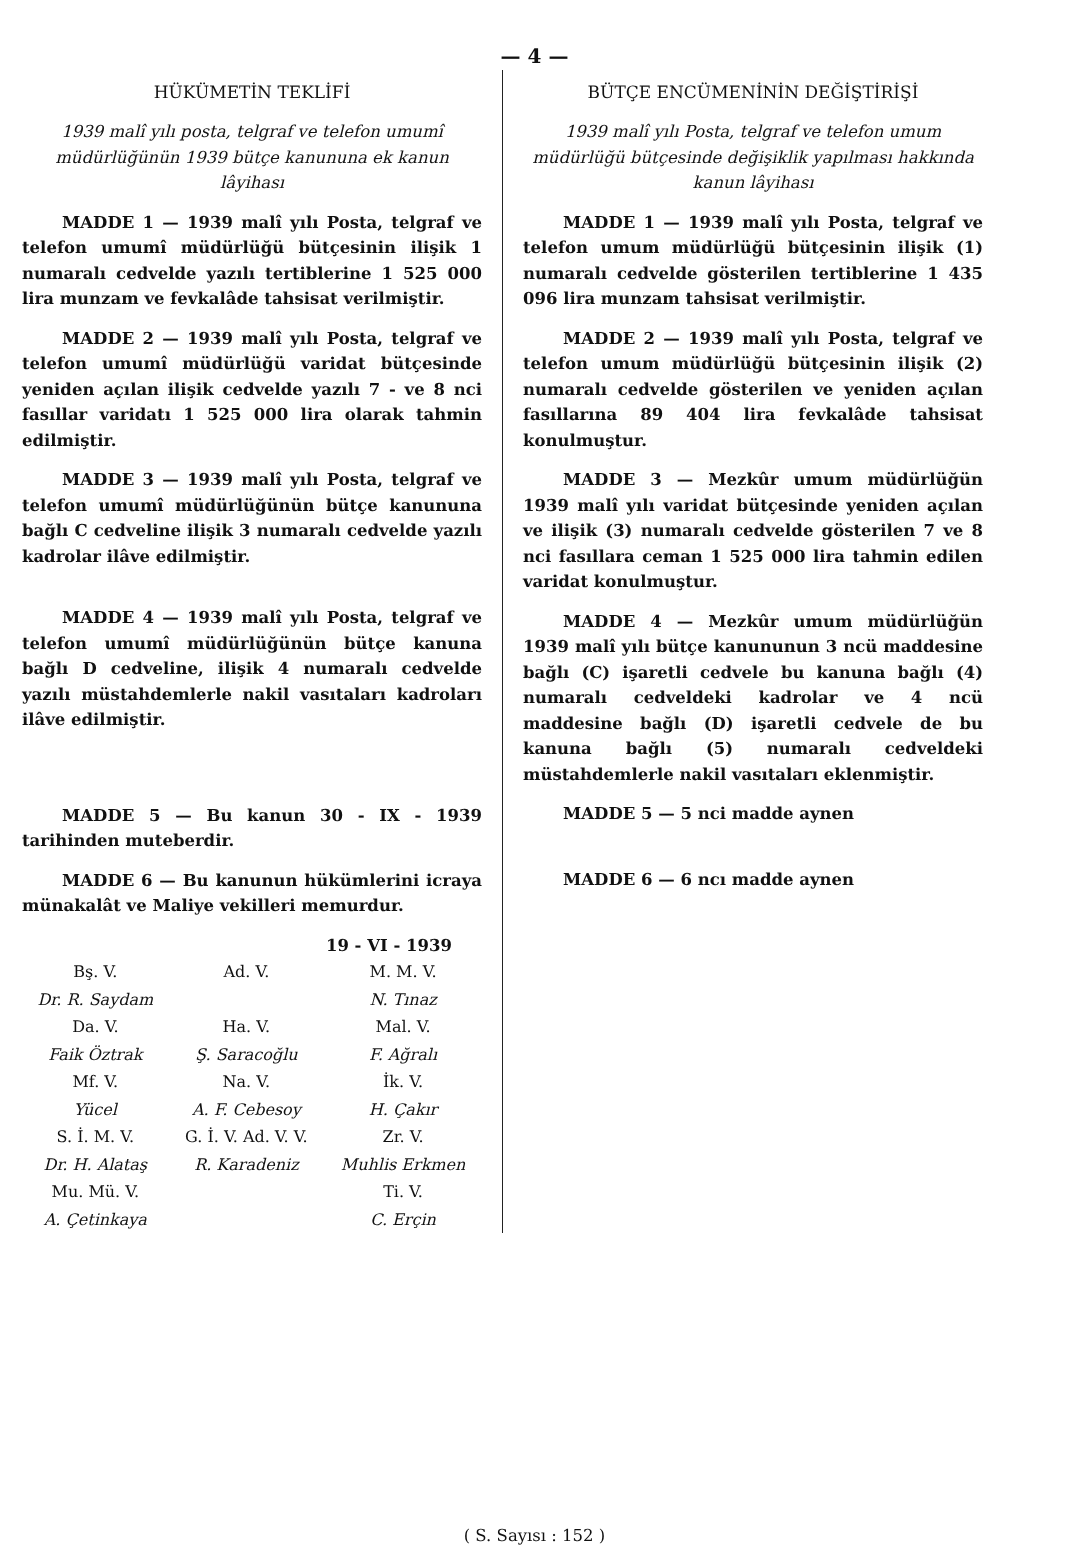— 4 —
HÜKÜMETİN TEKLİFİ
1939 malî yılı posta, telgraf ve telefon umumî müdürlüğünün 1939 bütçe kanununa ek kanun lâyihası
MADDE 1 — 1939 malî yılı Posta, telgraf ve telefon umumî müdürlüğü bütçesinin ilişik 1 numaralı cedvelde yazılı tertiblerine 1 525 000 lira munzam ve fevkalâde tahsisat verilmiştir.
MADDE 2 — 1939 malî yılı Posta, telgraf ve telefon umumî müdürlüğü varidat bütçesinde yeniden açılan ilişik cedvelde yazılı 7 - ve 8 nci fasıllar varidatı 1 525 000 lira olarak tahmin edilmiştir.
MADDE 3 — 1939 malî yılı Posta, telgraf ve telefon umumî müdürlüğünün bütçe kanununa bağlı C cedveline ilişik 3 numaralı cedvelde yazılı kadrolar ilâve edilmiştir.
MADDE 4 — 1939 malî yılı Posta, telgraf ve telefon umumî müdürlüğünün bütçe kanuna bağlı D cedveline, ilişik 4 numaralı cedvelde yazılı müstahdemlerle nakil vasıtaları kadroları ilâve edilmiştir.
MADDE 5 — Bu kanun 30 - IX - 1939 tarihinden muteberdir.
MADDE 6 — Bu kanunun hükümlerini icraya münakalât ve Maliye vekilleri memurdur.
19 - VI - 1939
| Bş. V. | Ad. V. | M. M. V. |
| Dr. R. Saydam | | N. Tınaz |
| Da. V. | Ha. V. | Mal. V. |
| Faik Öztrak | Ş. Saracoğlu | F. Ağralı |
| Mf. V. | Na. V. | İk. V. |
| Yücel | A. F. Cebesoy | H. Çakır |
| S. İ. M. V. | G. İ. V. Ad. V. V. | Zr. V. |
| Dr. H. Alataş | R. Karadeniz | Muhlis Erkmen |
| Mu. Mü. V. | | Ti. V. |
| A. Çetinkaya | | C. Erçin |
BÜTÇE ENCÜMENİNİN DEĞİŞTİRİŞİ
1939 malî yılı Posta, telgraf ve telefon umum müdürlüğü bütçesinde değişiklik yapılması hakkında kanun lâyihası
MADDE 1 — 1939 malî yılı Posta, telgraf ve telefon umum müdürlüğü bütçesinin ilişik (1) numaralı cedvelde gösterilen tertiblerine 1 435 096 lira munzam tahsisat verilmiştir.
MADDE 2 — 1939 malî yılı Posta, telgraf ve telefon umum müdürlüğü bütçesinin ilişik (2) numaralı cedvelde gösterilen ve yeniden açılan fasıllarına 89 404 lira fevkalâde tahsisat konulmuştur.
MADDE 3 — Mezkûr umum müdürlüğün 1939 malî yılı varidat bütçesinde yeniden açılan ve ilişik (3) numaralı cedvelde gösterilen 7 ve 8 nci fasıllara ceman 1 525 000 lira tahmin edilen varidat konulmuştur.
MADDE 4 — Mezkûr umum müdürlüğün 1939 malî yılı bütçe kanununun 3 ncü maddesine bağlı (C) işaretli cedvele bu kanuna bağlı (4) numaralı cedveldeki kadrolar ve 4 ncü maddesine bağlı (D) işaretli cedvele de bu kanuna bağlı (5) numaralı cedveldeki müstahdemlerle nakil vasıtaları eklenmiştir.
MADDE 5 — 5 nci madde aynen
MADDE 6 — 6 ncı madde aynen
( S. Sayısı : 152 )